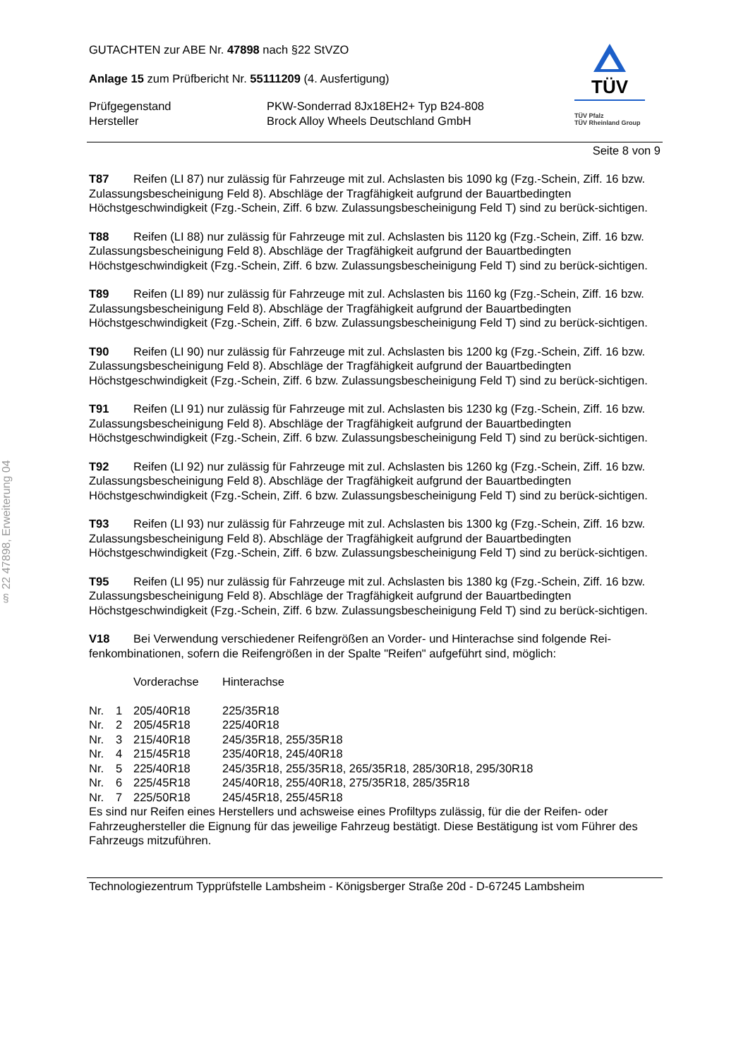§ 22 47898, Erweiterung 04
TÜV
TÜV Pfalz
TÜV Rheinland Group
GUTACHTEN zur ABE Nr. 47898 nach §22 StVZO
Anlage 15 zum Prüfbericht Nr. 55111209 (4. Ausfertigung)
| Prüfgegenstand | PKW-Sonderrad 8Jx18EH2+ Typ B24-808 |
| Hersteller | Brock Alloy Wheels Deutschland GmbH |
Seite 8 von 9
T87 Reifen (LI 87) nur zulässig für Fahrzeuge mit zul. Achslasten bis 1090 kg (Fzg.-Schein, Ziff. 16 bzw. Zulassungsbescheinigung Feld 8). Abschläge der Tragfähigkeit aufgrund der Bauartbedingten Höchstgeschwindigkeit (Fzg.-Schein, Ziff. 6 bzw. Zulassungsbescheinigung Feld T) sind zu berück-sichtigen.
T88 Reifen (LI 88) nur zulässig für Fahrzeuge mit zul. Achslasten bis 1120 kg (Fzg.-Schein, Ziff. 16 bzw. Zulassungsbescheinigung Feld 8). Abschläge der Tragfähigkeit aufgrund der Bauartbedingten Höchstgeschwindigkeit (Fzg.-Schein, Ziff. 6 bzw. Zulassungsbescheinigung Feld T) sind zu berück-sichtigen.
T89 Reifen (LI 89) nur zulässig für Fahrzeuge mit zul. Achslasten bis 1160 kg (Fzg.-Schein, Ziff. 16 bzw. Zulassungsbescheinigung Feld 8). Abschläge der Tragfähigkeit aufgrund der Bauartbedingten Höchstgeschwindigkeit (Fzg.-Schein, Ziff. 6 bzw. Zulassungsbescheinigung Feld T) sind zu berück-sichtigen.
T90 Reifen (LI 90) nur zulässig für Fahrzeuge mit zul. Achslasten bis 1200 kg (Fzg.-Schein, Ziff. 16 bzw. Zulassungsbescheinigung Feld 8). Abschläge der Tragfähigkeit aufgrund der Bauartbedingten Höchstgeschwindigkeit (Fzg.-Schein, Ziff. 6 bzw. Zulassungsbescheinigung Feld T) sind zu berück-sichtigen.
T91 Reifen (LI 91) nur zulässig für Fahrzeuge mit zul. Achslasten bis 1230 kg (Fzg.-Schein, Ziff. 16 bzw. Zulassungsbescheinigung Feld 8). Abschläge der Tragfähigkeit aufgrund der Bauartbedingten Höchstgeschwindigkeit (Fzg.-Schein, Ziff. 6 bzw. Zulassungsbescheinigung Feld T) sind zu berück-sichtigen.
T92 Reifen (LI 92) nur zulässig für Fahrzeuge mit zul. Achslasten bis 1260 kg (Fzg.-Schein, Ziff. 16 bzw. Zulassungsbescheinigung Feld 8). Abschläge der Tragfähigkeit aufgrund der Bauartbedingten Höchstgeschwindigkeit (Fzg.-Schein, Ziff. 6 bzw. Zulassungsbescheinigung Feld T) sind zu berück-sichtigen.
T93 Reifen (LI 93) nur zulässig für Fahrzeuge mit zul. Achslasten bis 1300 kg (Fzg.-Schein, Ziff. 16 bzw. Zulassungsbescheinigung Feld 8). Abschläge der Tragfähigkeit aufgrund der Bauartbedingten Höchstgeschwindigkeit (Fzg.-Schein, Ziff. 6 bzw. Zulassungsbescheinigung Feld T) sind zu berück-sichtigen.
T95 Reifen (LI 95) nur zulässig für Fahrzeuge mit zul. Achslasten bis 1380 kg (Fzg.-Schein, Ziff. 16 bzw. Zulassungsbescheinigung Feld 8). Abschläge der Tragfähigkeit aufgrund der Bauartbedingten Höchstgeschwindigkeit (Fzg.-Schein, Ziff. 6 bzw. Zulassungsbescheinigung Feld T) sind zu berück-sichtigen.
V18 Bei Verwendung verschiedener Reifengrößen an Vorder- und Hinterachse sind folgende Rei-fenkombinationen, sofern die Reifengrößen in der Spalte "Reifen" aufgeführt sind, möglich:
| | | Vorderachse | Hinterachse |
| Nr. | 1 | 205/40R18 | 225/35R18 |
| Nr. | 2 | 205/45R18 | 225/40R18 |
| Nr. | 3 | 215/40R18 | 245/35R18, 255/35R18 |
| Nr. | 4 | 215/45R18 | 235/40R18, 245/40R18 |
| Nr. | 5 | 225/40R18 | 245/35R18, 255/35R18, 265/35R18, 285/30R18, 295/30R18 |
| Nr. | 6 | 225/45R18 | 245/40R18, 255/40R18, 275/35R18, 285/35R18 |
| Nr. | 7 | 225/50R18 | 245/45R18, 255/45R18 |
Es sind nur Reifen eines Herstellers und achsweise eines Profiltyps zulässig, für die der Reifen- oder Fahrzeughersteller die Eignung für das jeweilige Fahrzeug bestätigt. Diese Bestätigung ist vom Führer des Fahrzeugs mitzuführen.
Technologiezentrum Typprüfstelle Lambsheim - Königsberger Straße 20d - D-67245 Lambsheim